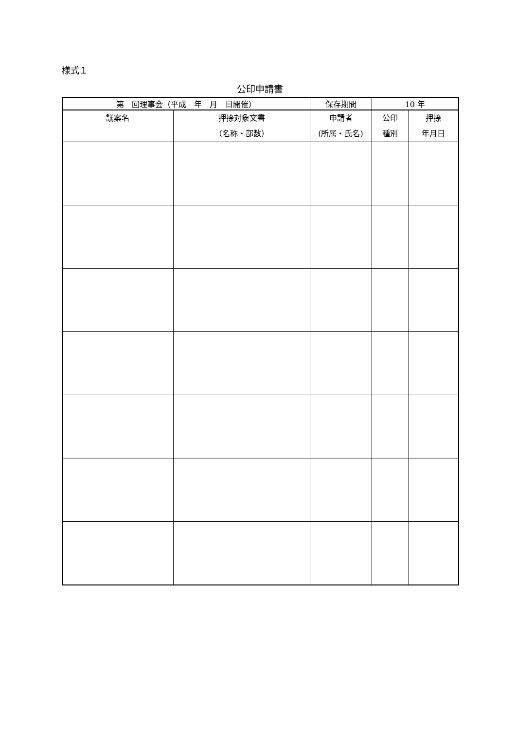様式１
公印申請書
| 第 回理事会（平成 年 月 日開催） | | 保存期間 | 10 年 | |
| 議案名 | 押捺対象文書 （名称・部数） | 申請者 (所属・氏名) | 公印 種別 | 押捺 年月日 |